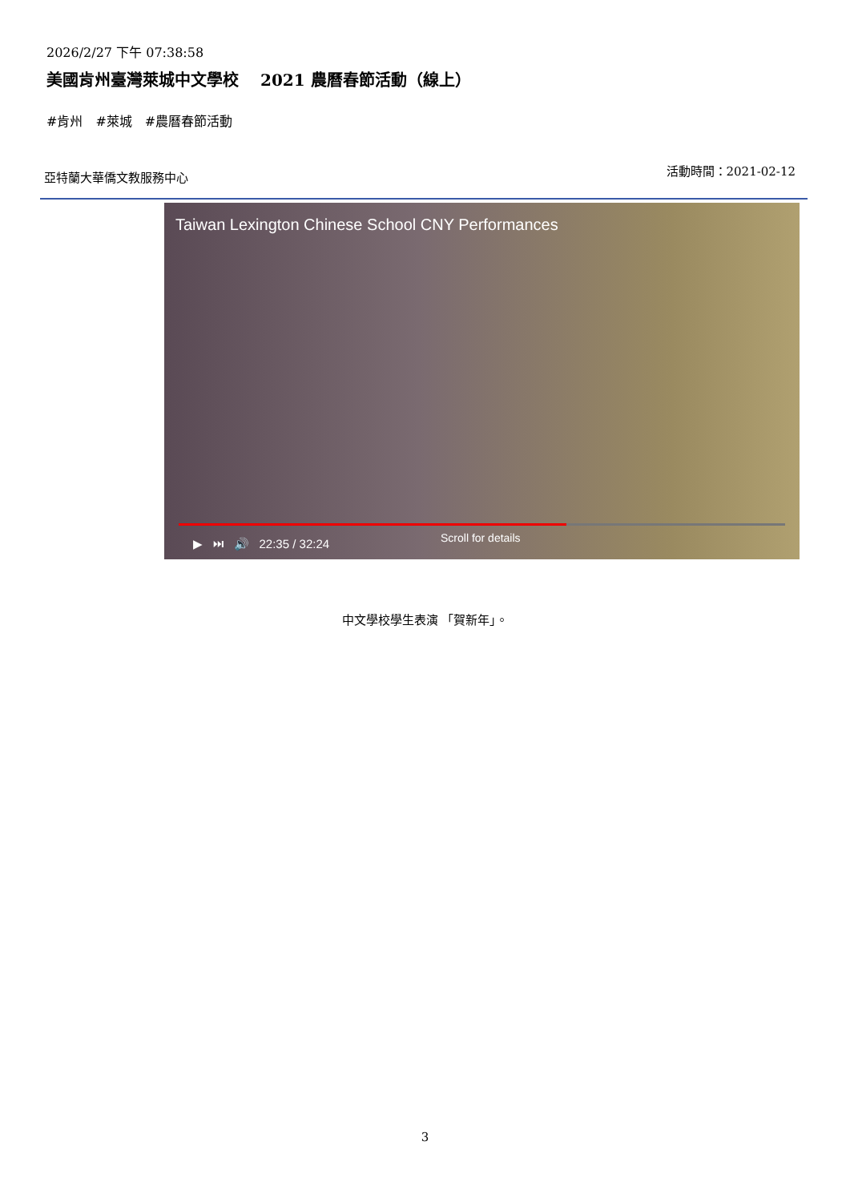2026/2/27 下午 07:38:58
美國肯州臺灣萊城中文學校　 2021 農曆春節活動（線上）
#肯州　#萊城　#農曆春節活動
亞特蘭大華僑文教服務中心 活動時間：2021-02-12
Taiwan Lexington Chinese School CNY Performances
▶ ⏭ 🔊 22:35 / 32:24 Scroll for details
中文學校學生表演 「賀新年」。
3